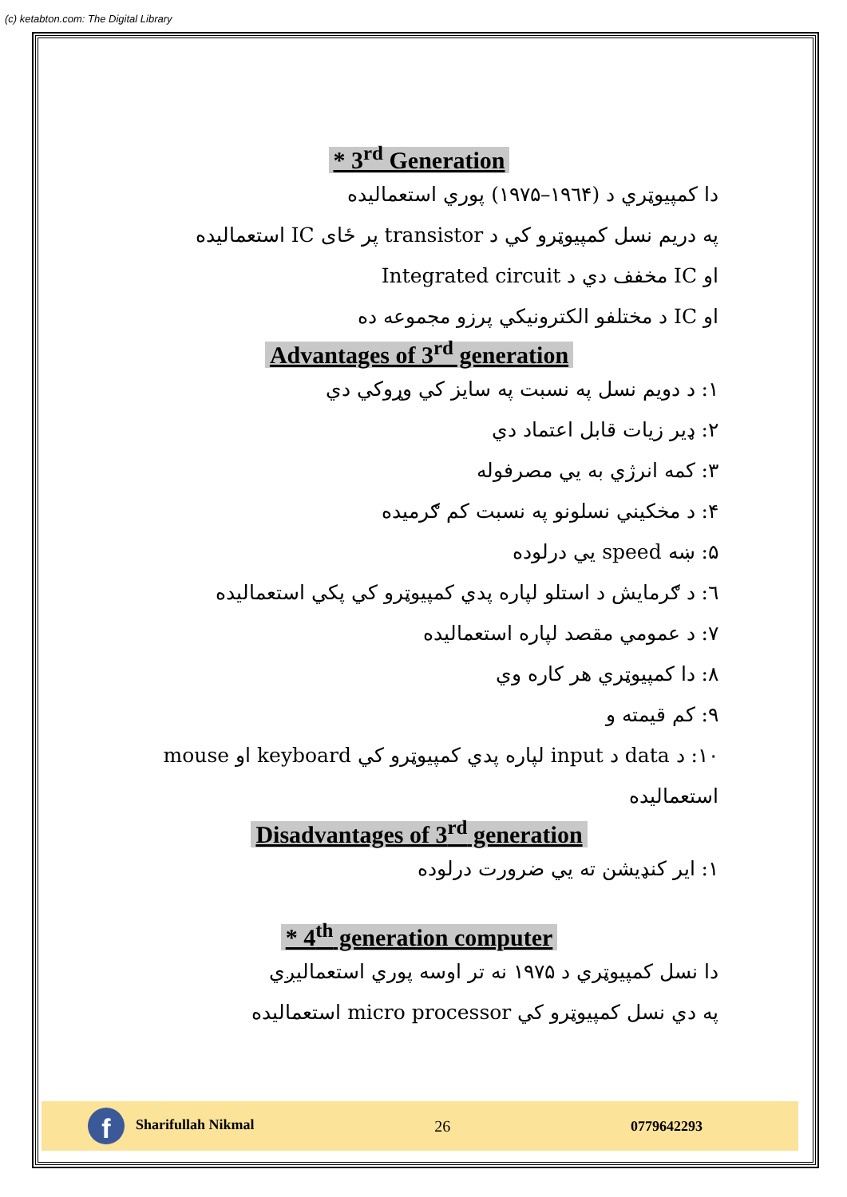(c) ketabton.com: The Digital Library
* 3<sup>rd</sup> Generation
دا کمپیوټري د (۱۹٦۴–۱۹۷۵) پوري استعمالیده
په دریم نسل کمپیوټرو کي د transistor پر ځای IC استعمالیده
او IC مخفف دي د Integrated circuit
او IC د مختلفو الکترونیکي پرزو مجموعه ده
Advantages of 3<sup>rd</sup> generation
۱: د دویم نسل په نسبت په سایز کي وړوکي دي
۲: ډیر زیات قابل اعتماد دي
۳: کمه انرژي به يي مصرفوله
۴: د مخکیني نسلونو په نسبت کم ګرمیده
۵: ښه speed یي درلوده
٦: د ګرمایش د استلو لپاره پدي کمپیوټرو کي پکي استعمالیده
۷: د عمومي مقصد لپاره استعمالیده
۸: دا کمپیوټري هر کاره وي
۹: کم قیمته و
۱۰: د data د input لپاره پدي کمپیوټرو کي keyboard او mouse استعمالیده
Disadvantages of 3<sup>rd</sup> generation
۱: ایر کنډیشن ته يي ضرورت درلوده
* 4<sup>th</sup> generation computer
دا نسل کمپیوټري د ۱۹۷۵ نه تر اوسه پوري استعمالیږي
په دي نسل کمپیوټرو کي micro processor استعمالیده
f Sharifullah Nikmal 26 0779642293